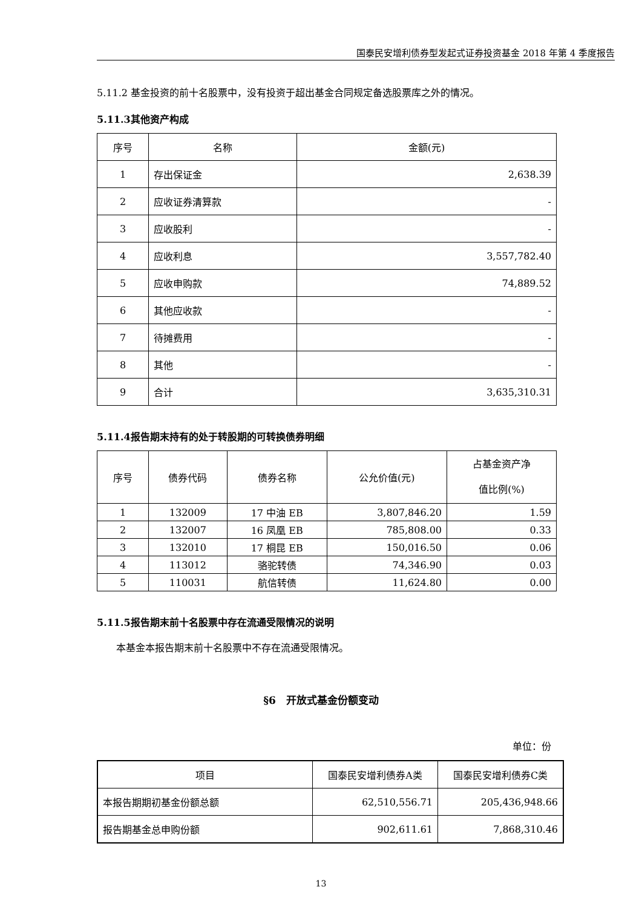国泰民安增利债券型发起式证券投资基金 2018 年第 4 季度报告
5.11.2 基金投资的前十名股票中，没有投资于超出基金合同规定备选股票库之外的情况。
5.11.3其他资产构成
| 序号 | 名称 | 金额(元) |
| --- | --- | --- |
| 1 | 存出保证金 | 2,638.39 |
| 2 | 应收证券清算款 | - |
| 3 | 应收股利 | - |
| 4 | 应收利息 | 3,557,782.40 |
| 5 | 应收申购款 | 74,889.52 |
| 6 | 其他应收款 | - |
| 7 | 待摊费用 | - |
| 8 | 其他 | - |
| 9 | 合计 | 3,635,310.31 |
5.11.4报告期末持有的处于转股期的可转换债券明细
| 序号 | 债券代码 | 债券名称 | 公允价值(元) | 占基金资产净 值比例(%) |
| 1 | 132009 | 17 中油 EB | 3,807,846.20 | 1.59 |
| 2 | 132007 | 16 凤凰 EB | 785,808.00 | 0.33 |
| 3 | 132010 | 17 桐昆 EB | 150,016.50 | 0.06 |
| 4 | 113012 | 骆驼转债 | 74,346.90 | 0.03 |
| 5 | 110031 | 航信转债 | 11,624.80 | 0.00 |
5.11.5报告期末前十名股票中存在流通受限情况的说明
本基金本报告期末前十名股票中不存在流通受限情况。
§6　开放式基金份额变动
单位：份
| 项目 | 国泰民安增利债券A类 | 国泰民安增利债券C类 |
| 本报告期期初基金份额总额 | 62,510,556.71 | 205,436,948.66 |
| 报告期基金总申购份额 | 902,611.61 | 7,868,310.46 |
13